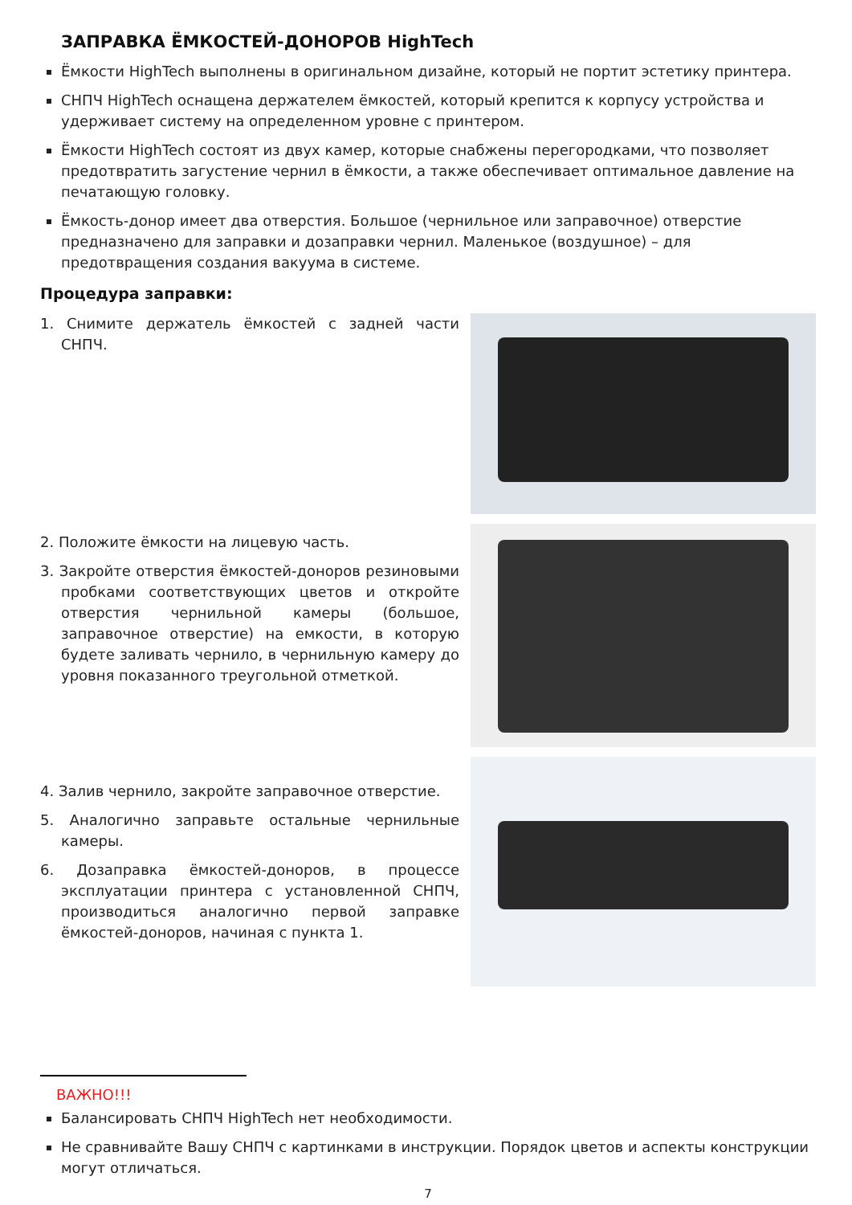ЗАПРАВКА ЁМКОСТЕЙ-ДОНОРОВ HighTech
Ёмкости HighTech выполнены в оригинальном дизайне, который не портит эстетику принтера.
СНПЧ HighTech оснащена держателем ёмкостей, который крепится к корпусу устройства и удерживает систему на определенном уровне с принтером.
Ёмкости HighTech состоят из двух камер, которые снабжены перегородками, что позволяет предотвратить загустение чернил в ёмкости, а также обеспечивает оптимальное давление на печатающую головку.
Ёмкость-донор имеет два отверстия. Большое (чернильное или заправочное) отверстие предназначено для заправки и дозаправки чернил. Маленькое (воздушное) – для предотвращения создания вакуума в системе.
Процедура заправки:
1. Снимите держатель ёмкостей с задней части СНПЧ.
2. Положите ёмкости на лицевую часть.
3. Закройте отверстия ёмкостей-доноров резиновыми пробками соответствующих цветов и откройте отверстия чернильной камеры (большое, заправочное отверстие) на емкости, в которую будете заливать чернило, в чернильную камеру до уровня показанного треугольной отметкой.
4. Залив чернило, закройте заправочное отверстие.
5. Аналогично заправьте остальные чернильные камеры.
6. Дозаправка ёмкостей-доноров, в процессе эксплуатации принтера с установленной СНПЧ, производиться аналогично первой заправке ёмкостей-доноров, начиная с пункта 1.
ВАЖНО!!!
Балансировать СНПЧ HighTech нет необходимости.
Не сравнивайте Вашу СНПЧ с картинками в инструкции. Порядок цветов и аспекты конструкции могут отличаться.
7